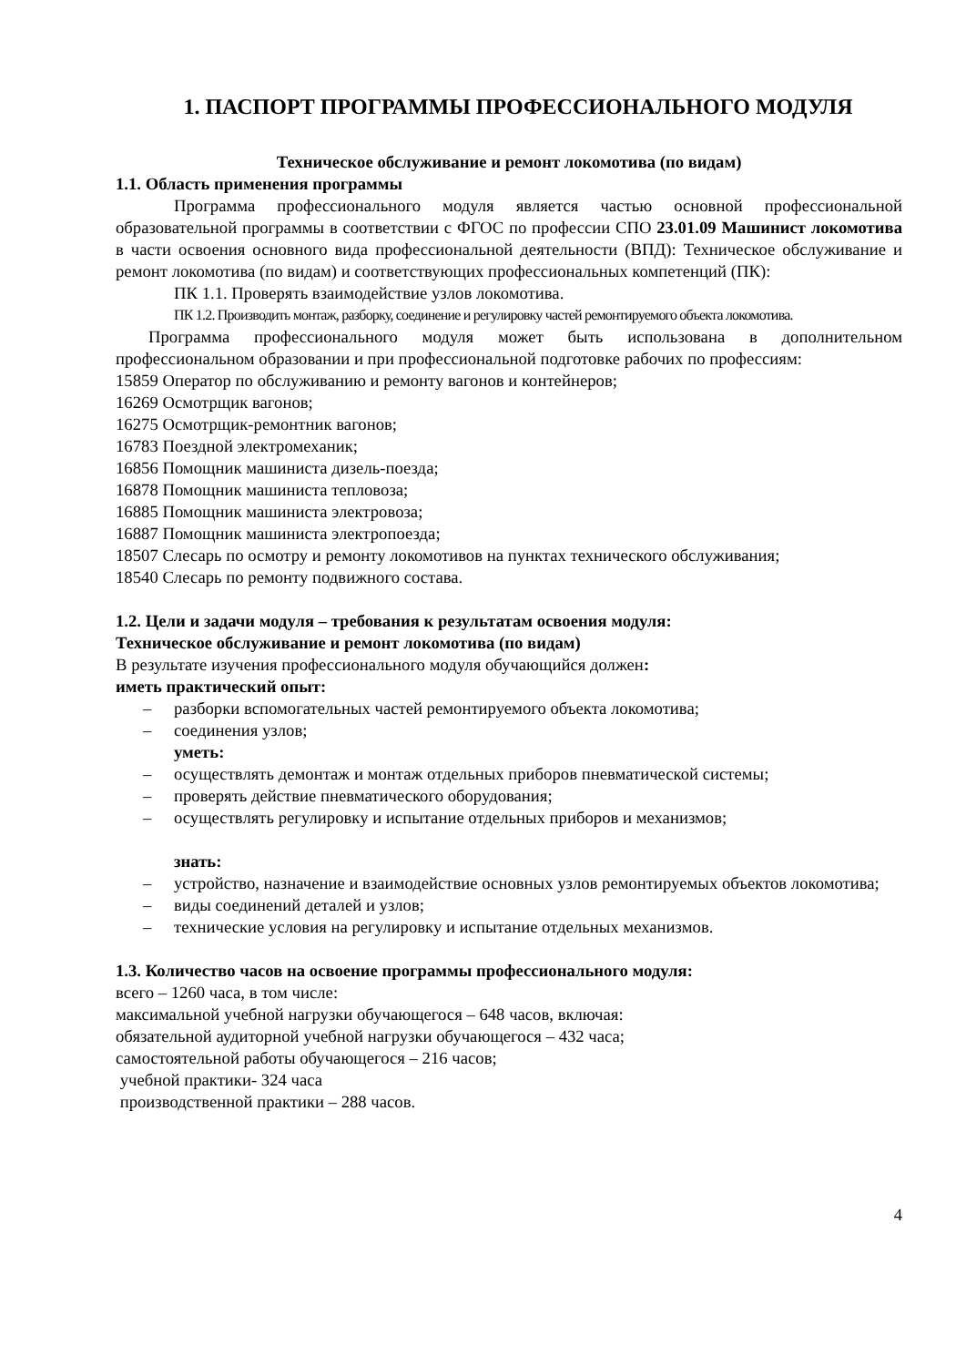1. ПАСПОРТ ПРОГРАММЫ ПРОФЕССИОНАЛЬНОГО МОДУЛЯ
Техническое обслуживание и ремонт локомотива (по видам)
1.1. Область применения программы
Программа профессионального модуля является частью основной профессиональной образовательной программы в соответствии с ФГОС по профессии СПО 23.01.09 Машинист локомотива в части освоения основного вида профессиональной деятельности (ВПД): Техническое обслуживание и ремонт локомотива (по видам) и соответствующих профессиональных компетенций (ПК):
ПК 1.1. Проверять взаимодействие узлов локомотива.
ПК 1.2. Производить монтаж, разборку, соединение и регулировку частей ремонтируемого объекта локомотива.
Программа профессионального модуля может быть использована в дополнительном профессиональном образовании и при профессиональной подготовке рабочих по профессиям:
15859 Оператор по обслуживанию и ремонту вагонов и контейнеров;
16269 Осмотрщик вагонов;
16275 Осмотрщик-ремонтник вагонов;
16783 Поездной электромеханик;
16856 Помощник машиниста дизель-поезда;
16878 Помощник машиниста тепловоза;
16885 Помощник машиниста электровоза;
16887 Помощник машиниста электропоезда;
18507 Слесарь по осмотру и ремонту локомотивов на пунктах технического обслуживания;
18540 Слесарь по ремонту подвижного состава.
1.2. Цели и задачи модуля – требования к результатам освоения модуля:
Техническое обслуживание и ремонт локомотива (по видам)
В результате изучения профессионального модуля обучающийся должен:
иметь практический опыт:
– разборки вспомогательных частей ремонтируемого объекта локомотива;
– соединения узлов;
уметь:
– осуществлять демонтаж и монтаж отдельных приборов пневматической системы;
– проверять действие пневматического оборудования;
– осуществлять регулировку и испытание отдельных приборов и механизмов;
знать:
– устройство, назначение и взаимодействие основных узлов ремонтируемых объектов локомотива;
– виды соединений деталей и узлов;
– технические условия на регулировку и испытание отдельных механизмов.
1.3. Количество часов на освоение программы профессионального модуля:
всего – 1260 часа, в том числе:
максимальной учебной нагрузки обучающегося – 648 часов, включая:
обязательной аудиторной учебной нагрузки обучающегося – 432 часа;
самостоятельной работы обучающегося – 216 часов;
учебной практики- 324 часа
производственной практики – 288 часов.
4